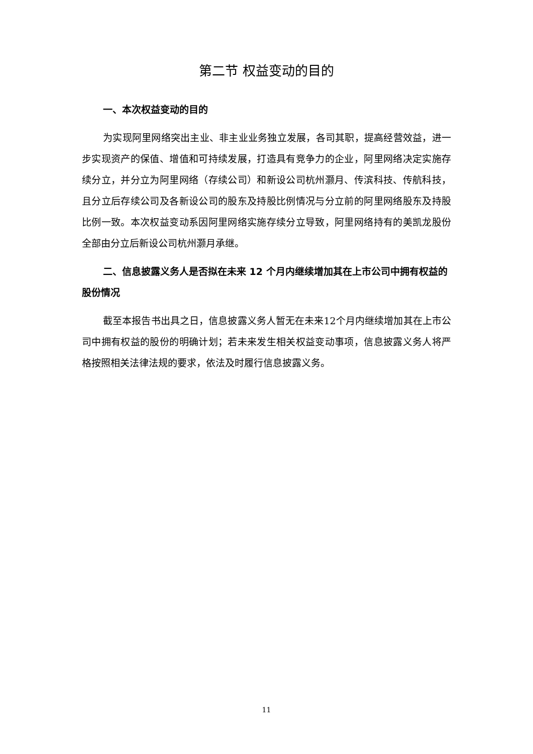第二节 权益变动的目的
一、本次权益变动的目的
为实现阿里网络突出主业、非主业业务独立发展，各司其职，提高经营效益，进一步实现资产的保值、增值和可持续发展，打造具有竞争力的企业，阿里网络决定实施存续分立，并分立为阿里网络（存续公司）和新设公司杭州灏月、传滨科技、传航科技，且分立后存续公司及各新设公司的股东及持股比例情况与分立前的阿里网络股东及持股比例一致。本次权益变动系因阿里网络实施存续分立导致，阿里网络持有的美凯龙股份全部由分立后新设公司杭州灏月承继。
二、信息披露义务人是否拟在未来 12 个月内继续增加其在上市公司中拥有权益的股份情况
截至本报告书出具之日，信息披露义务人暂无在未来12个月内继续增加其在上市公司中拥有权益的股份的明确计划；若未来发生相关权益变动事项，信息披露义务人将严格按照相关法律法规的要求，依法及时履行信息披露义务。
11